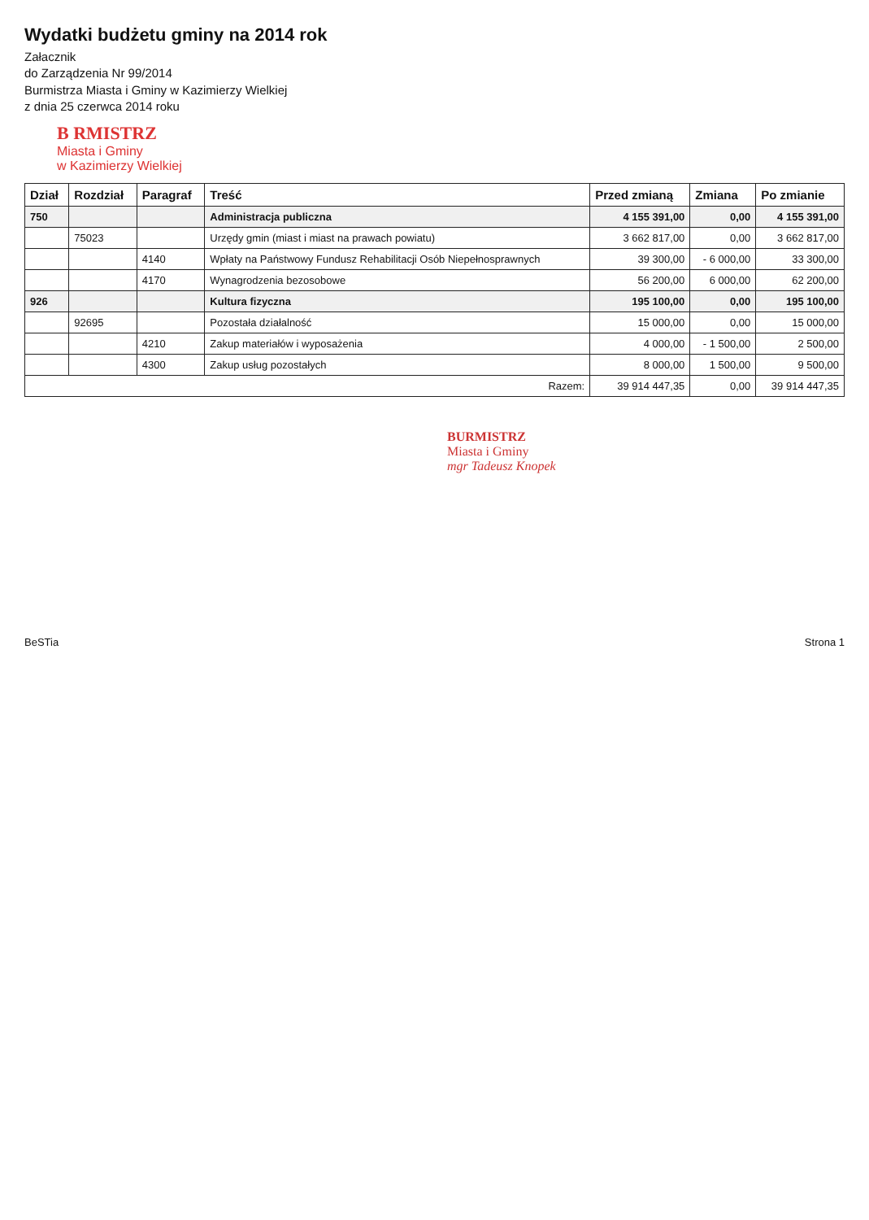Wydatki budżetu gminy na 2014 rok
Załacznik
do Zarządzenia Nr 99/2014
Burmistrza Miasta i Gminy w Kazimierzy Wielkiej
z dnia 25 czerwca 2014 roku
B RMISTRZ
Miasta i Gminy
w Kazimierzy Wielkiej
| Dział | Rozdział | Paragraf | Treść | Przed zmianą | Zmiana | Po zmianie |
| --- | --- | --- | --- | --- | --- | --- |
| 750 | | | Administracja publiczna | 4 155 391,00 | 0,00 | 4 155 391,00 |
| | 75023 | | Urzędy gmin (miast i miast na prawach powiatu) | 3 662 817,00 | 0,00 | 3 662 817,00 |
| | | 4140 | Wpłaty na Państwowy Fundusz Rehabilitacji Osób Niepełnosprawnych | 39 300,00 | - 6 000,00 | 33 300,00 |
| | | 4170 | Wynagrodzenia bezosobowe | 56 200,00 | 6 000,00 | 62 200,00 |
| 926 | | | Kultura fizyczna | 195 100,00 | 0,00 | 195 100,00 |
| | 92695 | | Pozostała działalność | 15 000,00 | 0,00 | 15 000,00 |
| | | 4210 | Zakup materiałów i wyposażenia | 4 000,00 | - 1 500,00 | 2 500,00 |
| | | 4300 | Zakup usług pozostałych | 8 000,00 | 1 500,00 | 9 500,00 |
| Razem: | | | | 39 914 447,35 | 0,00 | 39 914 447,35 |
BURMISTRZ
Miasta i Gminy
mgr Tadeusz Knopek
BeSTia Strona 1